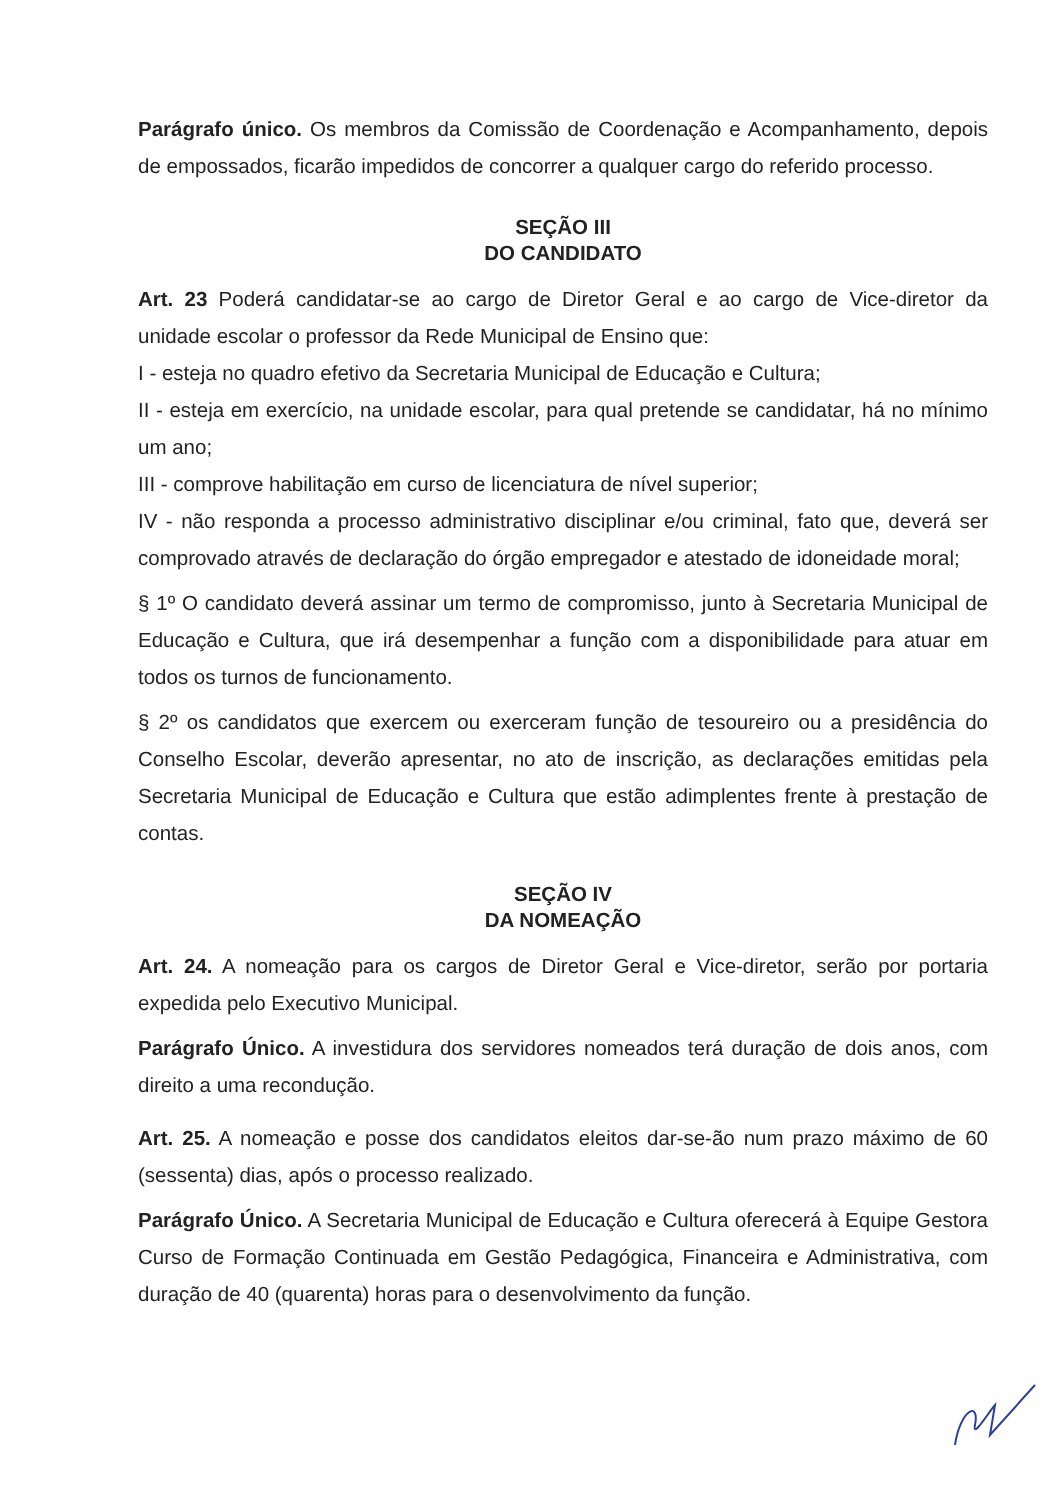Parágrafo único. Os membros da Comissão de Coordenação e Acompanhamento, depois de empossados, ficarão impedidos de concorrer a qualquer cargo do referido processo.
SEÇÃO III
DO CANDIDATO
Art. 23 Poderá candidatar-se ao cargo de Diretor Geral e ao cargo de Vice-diretor da unidade escolar o professor da Rede Municipal de Ensino que:
I - esteja no quadro efetivo da Secretaria Municipal de Educação e Cultura;
II - esteja em exercício, na unidade escolar, para qual pretende se candidatar, há no mínimo um ano;
III - comprove habilitação em curso de licenciatura de nível superior;
IV - não responda a processo administrativo disciplinar e/ou criminal, fato que, deverá ser comprovado através de declaração do órgão empregador e atestado de idoneidade moral;
§ 1º O candidato deverá assinar um termo de compromisso, junto à Secretaria Municipal de Educação e Cultura, que irá desempenhar a função com a disponibilidade para atuar em todos os turnos de funcionamento.
§ 2º os candidatos que exercem ou exerceram função de tesoureiro ou a presidência do Conselho Escolar, deverão apresentar, no ato de inscrição, as declarações emitidas pela Secretaria Municipal de Educação e Cultura que estão adimplentes frente à prestação de contas.
SEÇÃO IV
DA NOMEAÇÃO
Art. 24. A nomeação para os cargos de Diretor Geral e Vice-diretor, serão por portaria expedida pelo Executivo Municipal.
Parágrafo Único. A investidura dos servidores nomeados terá duração de dois anos, com direito a uma recondução.
Art. 25. A nomeação e posse dos candidatos eleitos dar-se-ão num prazo máximo de 60 (sessenta) dias, após o processo realizado.
Parágrafo Único. A Secretaria Municipal de Educação e Cultura oferecerá à Equipe Gestora Curso de Formação Continuada em Gestão Pedagógica, Financeira e Administrativa, com duração de 40 (quarenta) horas para o desenvolvimento da função.